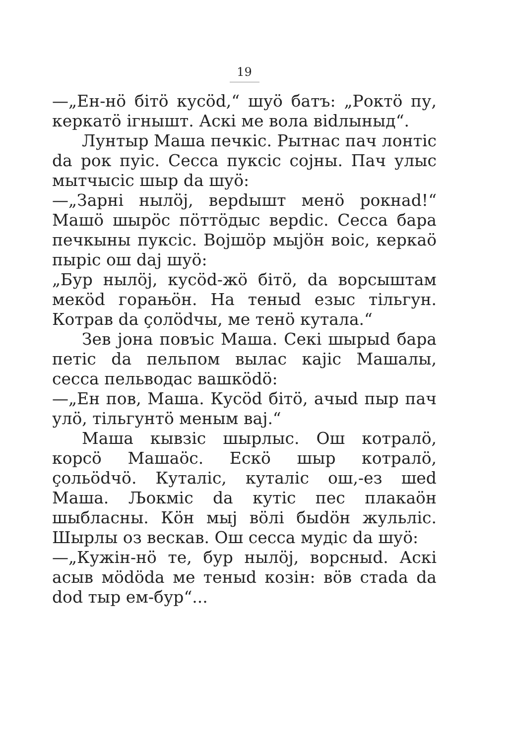19
—„Ен-нӧ бітӧ кусӧd,“ шуӧ батъ: „Роктӧ пу, керкатӧ ігнышт. Аскі ме вола віdлыныд“.
Лунтыр Маша печкіс. Рытнас пач лонтіс da рок пуіс. Сесса пукcіс сојны. Пач улыс мытчысіс шыр da шуӧ:
—„Зарні нылӧј, верdышт менӧ рокнаd!“ Машӧ шырӧс пӧттӧдыс верdіс. Сесса бара печкыны пукcіс. Војшӧр мыјӧн воіс, керкаӧ пыріс ош daj шуӧ:
„Бур нылӧј, кусӧd-жӧ бітӧ, da ворсыштам мекӧd горањӧн. На теныd езыс тільгун. Котрав da ҫолӧdчы, ме тенӧ кутала.“
Зев јона повъіс Маша. Секі шырыd бара петіс da пельпом вылас кајіс Машалы, сесса пельводас вашкӧdӧ:
—„Ен пов, Маша. Кусӧd бітӧ, ачыd пыр пач улӧ, тільгунтӧ меным вај.“
Маша кывзіс шырлыс. Ош котралӧ, корсӧ Машаӧс. Ескӧ шыр котралӧ, ҫольӧdчӧ. Куталіс, куталіс ош,-ез шed Маша. Љокміс da кутіс пес плакаӧн шыбласны. Кӧн мыј вӧлі быdӧн жульліс. Шырлы оз вескав. Ош сесса мудіс da шуӧ:
—„Кужін-нӧ те, бур нылӧј, ворсныd. Аскі асыв мӧdӧda ме теныd козін: вӧв стаda da dod тыр ем-бур“...